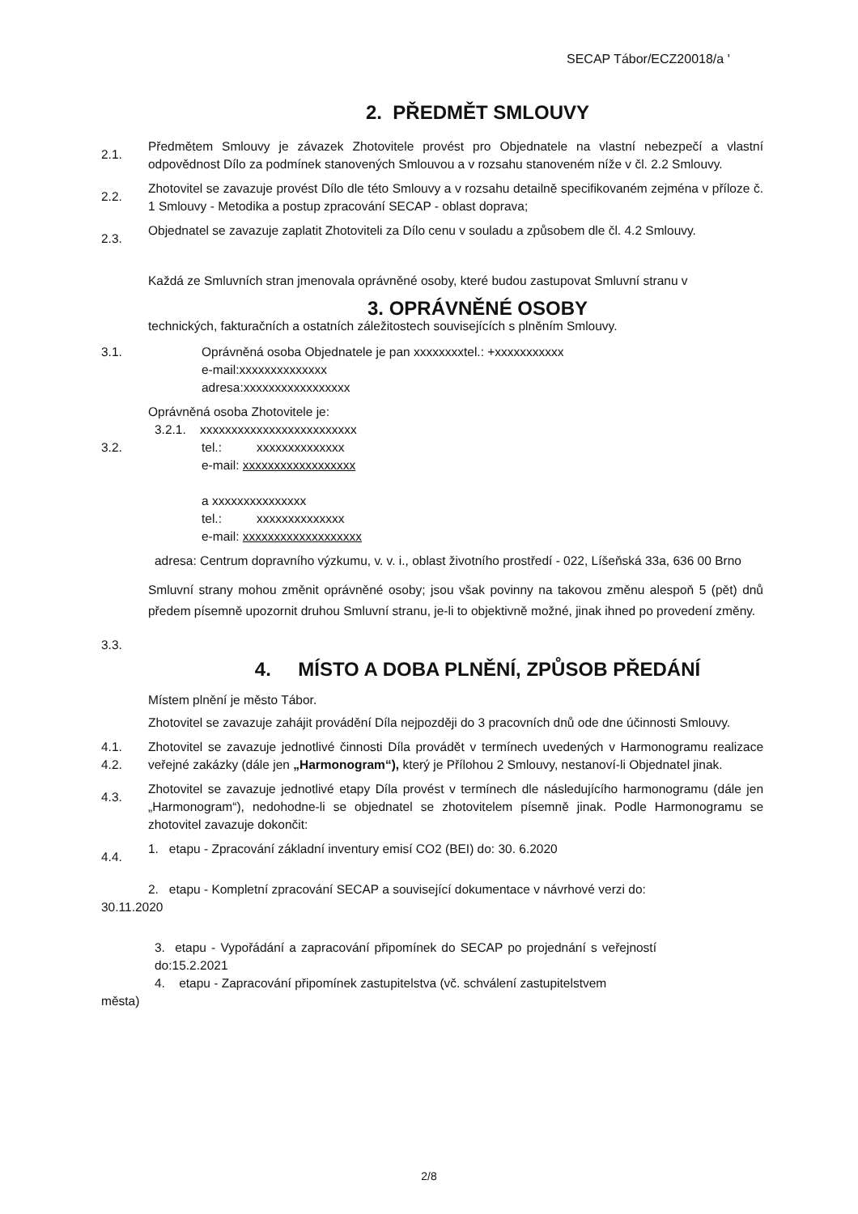SECAP Tábor/ECZ20018/a '
2. PŘEDMĚT SMLOUVY
2.1.
Předmětem Smlouvy je závazek Zhotovitele provést pro Objednatele na vlastní nebezpečí a vlastní odpovědnost Dílo za podmínek stanovených Smlouvou a v rozsahu stanoveném níže v čl. 2.2 Smlouvy.
2.2.
Zhotovitel se zavazuje provést Dílo dle této Smlouvy a v rozsahu detailně specifikovaném zejména v příloze č. 1 Smlouvy - Metodika a postup zpracování SECAP - oblast doprava;
2.3.
Objednatel se zavazuje zaplatit Zhotoviteli za Dílo cenu v souladu a způsobem dle čl. 4.2 Smlouvy.
Každá ze Smluvních stran jmenovala oprávněné osoby, které budou zastupovat Smluvní stranu v
3. OPRÁVNĚNÉ OSOBY
technických, fakturačních a ostatních záležitostech souvisejících s plněním Smlouvy.
3.1. Oprávněná osoba Objednatele je pan xxxxxxxxtel.: +xxxxxxxxxxx
e-mail:xxxxxxxxxxxxxx
adresa:xxxxxxxxxxxxxxxxx
Oprávněná osoba Zhotovitele je:
3.2.1. xxxxxxxxxxxxxxxxxxxxxxxxx
3.2. tel.: xxxxxxxxxxxxxx
e-mail: xxxxxxxxxxxxxxxxxx
a xxxxxxxxxxxxxxx
tel.: xxxxxxxxxxxxxx
e-mail: xxxxxxxxxxxxxxxxxxx
adresa: Centrum dopravního výzkumu, v. v. i., oblast životního prostředí - 022, Líšeňská 33a, 636 00 Brno
Smluvní strany mohou změnit oprávněné osoby; jsou však povinny na takovou změnu alespoň 5 (pět) dnů předem písemně upozornit druhou Smluvní stranu, je-li to objektivně možné, jinak ihned po provedení změny.
3.3.
4. MÍSTO A DOBA PLNĚNÍ, ZPŮSOB PŘEDÁNÍ
Místem plnění je město Tábor.
Zhotovitel se zavazuje zahájit provádění Díla nejpozději do 3 pracovních dnů ode dne účinnosti Smlouvy.
4.1.
4.2.
Zhotovitel se zavazuje jednotlivé činnosti Díla provádět v termínech uvedených v Harmonogramu realizace veřejné zakázky (dále jen „Harmonogram“), který je Přílohou 2 Smlouvy, nestanoví-li Objednatel jinak.
4.3.
Zhotovitel se zavazuje jednotlivé etapy Díla provést v termínech dle následujícího harmonogramu (dále jen „Harmonogram“), nedohodne-li se objednatel se zhotovitelem písemně jinak. Podle Harmonogramu se zhotovitel zavazuje dokončit:
4.4.
1. etapu - Zpracování základní inventury emisí CO2 (BEI) do: 30. 6.2020
2. etapu - Kompletní zpracování SECAP a související dokumentace v návrhové verzi do:
30.11.2020
3. etapu - Vypořádání a zapracování připomínek do SECAP po projednání s veřejností do:15.2.2021
4. etapu - Zapracování připomínek zastupitelstva (vč. schválení zastupitelstvem
města)
2/8